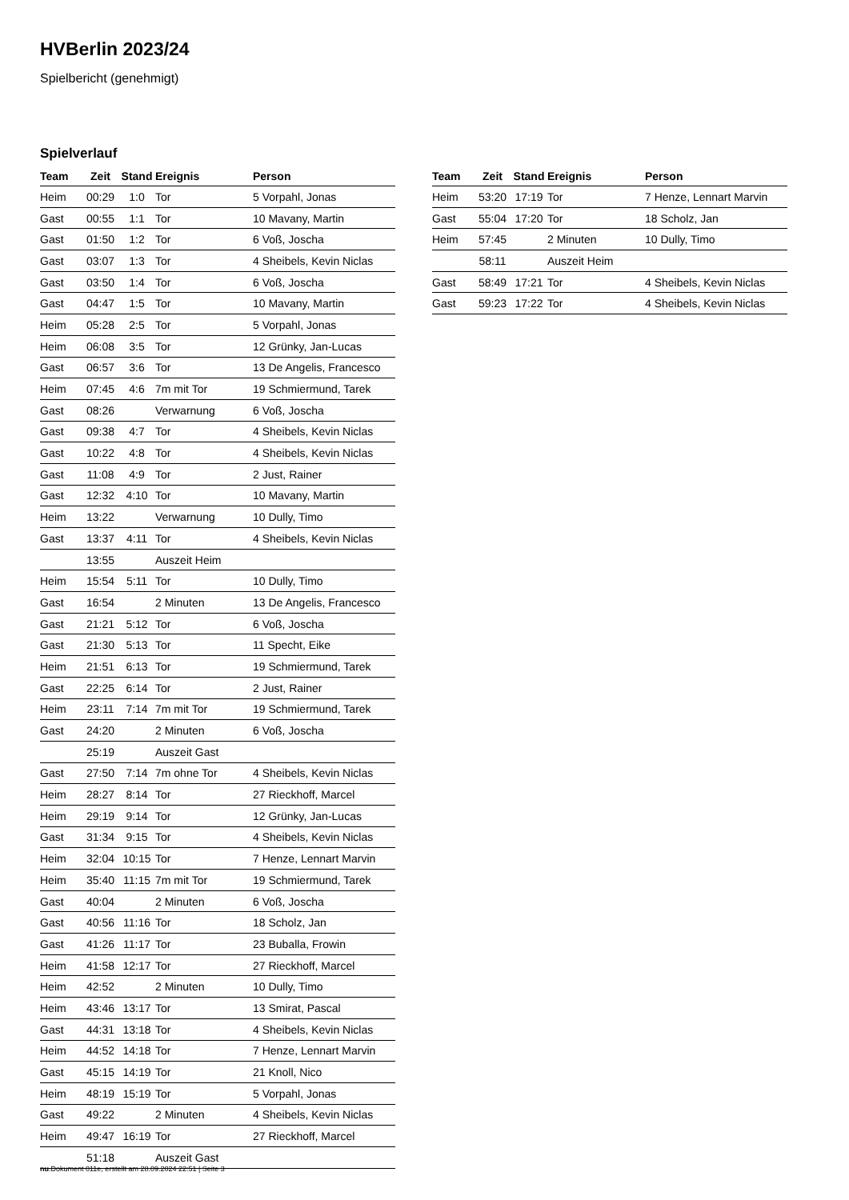HVBerlin 2023/24
Spielbericht (genehmigt)
Spielverlauf
| Team | Zeit | Stand | Ereignis | Person |
| --- | --- | --- | --- | --- |
| Heim | 00:29 | 1:0 | Tor | 5 Vorpahl, Jonas |
| Gast | 00:55 | 1:1 | Tor | 10 Mavany, Martin |
| Gast | 01:50 | 1:2 | Tor | 6 Voß, Joscha |
| Gast | 03:07 | 1:3 | Tor | 4 Sheibels, Kevin Niclas |
| Gast | 03:50 | 1:4 | Tor | 6 Voß, Joscha |
| Gast | 04:47 | 1:5 | Tor | 10 Mavany, Martin |
| Heim | 05:28 | 2:5 | Tor | 5 Vorpahl, Jonas |
| Heim | 06:08 | 3:5 | Tor | 12 Grünky, Jan-Lucas |
| Gast | 06:57 | 3:6 | Tor | 13 De Angelis, Francesco |
| Heim | 07:45 | 4:6 | 7m mit Tor | 19 Schmiermund, Tarek |
| Gast | 08:26 | | Verwarnung | 6 Voß, Joscha |
| Gast | 09:38 | 4:7 | Tor | 4 Sheibels, Kevin Niclas |
| Gast | 10:22 | 4:8 | Tor | 4 Sheibels, Kevin Niclas |
| Gast | 11:08 | 4:9 | Tor | 2 Just, Rainer |
| Gast | 12:32 | 4:10 | Tor | 10 Mavany, Martin |
| Heim | 13:22 | | Verwarnung | 10 Dully, Timo |
| Gast | 13:37 | 4:11 | Tor | 4 Sheibels, Kevin Niclas |
| | 13:55 | | Auszeit Heim | |
| Heim | 15:54 | 5:11 | Tor | 10 Dully, Timo |
| Gast | 16:54 | | 2 Minuten | 13 De Angelis, Francesco |
| Gast | 21:21 | 5:12 | Tor | 6 Voß, Joscha |
| Gast | 21:30 | 5:13 | Tor | 11 Specht, Eike |
| Heim | 21:51 | 6:13 | Tor | 19 Schmiermund, Tarek |
| Gast | 22:25 | 6:14 | Tor | 2 Just, Rainer |
| Heim | 23:11 | 7:14 | 7m mit Tor | 19 Schmiermund, Tarek |
| Gast | 24:20 | | 2 Minuten | 6 Voß, Joscha |
| | 25:19 | | Auszeit Gast | |
| Gast | 27:50 | 7:14 | 7m ohne Tor | 4 Sheibels, Kevin Niclas |
| Heim | 28:27 | 8:14 | Tor | 27 Rieckhoff, Marcel |
| Heim | 29:19 | 9:14 | Tor | 12 Grünky, Jan-Lucas |
| Gast | 31:34 | 9:15 | Tor | 4 Sheibels, Kevin Niclas |
| Heim | 32:04 | 10:15 | Tor | 7 Henze, Lennart Marvin |
| Heim | 35:40 | 11:15 | 7m mit Tor | 19 Schmiermund, Tarek |
| Gast | 40:04 | | 2 Minuten | 6 Voß, Joscha |
| Gast | 40:56 | 11:16 | Tor | 18 Scholz, Jan |
| Gast | 41:26 | 11:17 | Tor | 23 Buballa, Frowin |
| Heim | 41:58 | 12:17 | Tor | 27 Rieckhoff, Marcel |
| Heim | 42:52 | | 2 Minuten | 10 Dully, Timo |
| Heim | 43:46 | 13:17 | Tor | 13 Smirat, Pascal |
| Gast | 44:31 | 13:18 | Tor | 4 Sheibels, Kevin Niclas |
| Heim | 44:52 | 14:18 | Tor | 7 Henze, Lennart Marvin |
| Gast | 45:15 | 14:19 | Tor | 21 Knoll, Nico |
| Heim | 48:19 | 15:19 | Tor | 5 Vorpahl, Jonas |
| Gast | 49:22 | | 2 Minuten | 4 Sheibels, Kevin Niclas |
| Heim | 49:47 | 16:19 | Tor | 27 Rieckhoff, Marcel |
| | 51:18 | | Auszeit Gast | |
| Team | Zeit | Stand | Ereignis | Person |
| --- | --- | --- | --- | --- |
| Heim | 53:20 | 17:19 | Tor | 7 Henze, Lennart Marvin |
| Gast | 55:04 | 17:20 | Tor | 18 Scholz, Jan |
| Heim | 57:45 | | 2 Minuten | 10 Dully, Timo |
| | 58:11 | | Auszeit Heim | |
| Gast | 58:49 | 17:21 | Tor | 4 Sheibels, Kevin Niclas |
| Gast | 59:23 | 17:22 | Tor | 4 Sheibels, Kevin Niclas |
nu.Dokument 011e, erstellt am 28.09.2024 22:51 | Seite 3